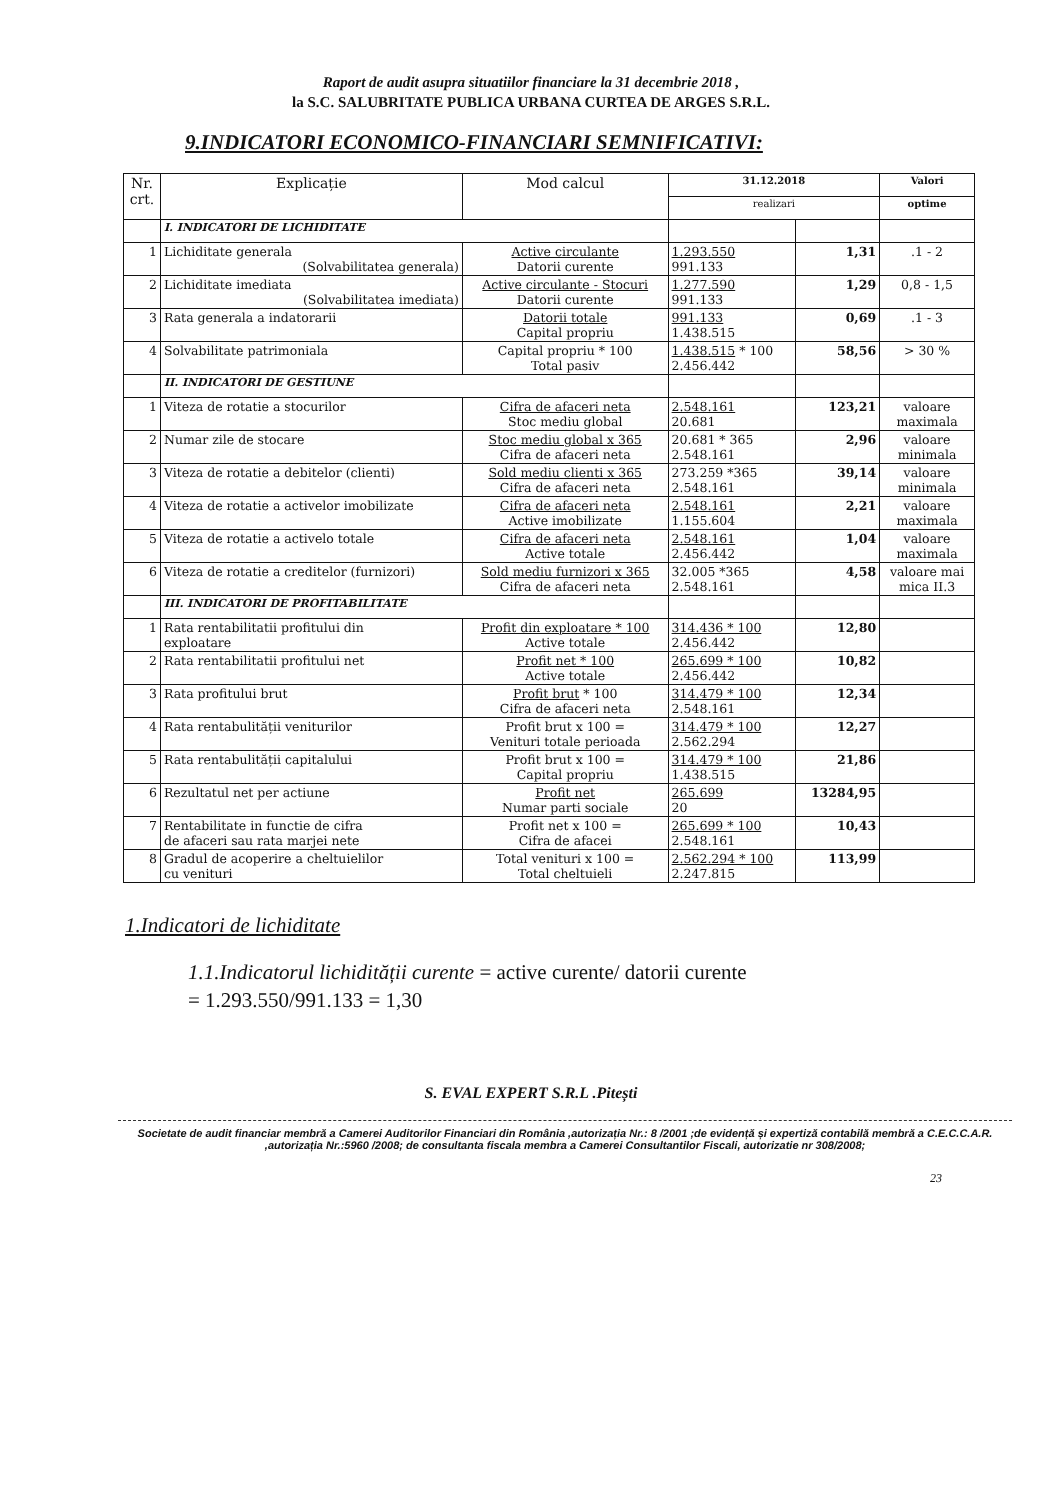Raport de audit asupra situatiilor financiare la 31 decembrie 2018 ,
la S.C. SALUBRITATE PUBLICA URBANA CURTEA DE ARGES S.R.L.
9.INDICATORI ECONOMICO-FINANCIARI SEMNIFICATIVI:
| Nr. crt. | Explicație | Mod calcul | 31.12.2018 | | Valori |
| --- | --- | --- | --- | --- | --- |
| | | | realizari | | optime |
| | I. INDICATORI DE LICHIDITATE | | | | |
| 1 | Lichiditate generala (Solvabilitatea generala) | Active circulante Datorii curente | 1.293.550 991.133 | 1,31 | .1 - 2 |
| 2 | Lichiditate imediata (Solvabilitatea imediata) | Active circulante - Stocuri Datorii curente | 1.277.590 991.133 | 1,29 | 0,8 - 1,5 |
| 3 | Rata generala a indatorarii | Datorii totale Capital propriu | 991.133 1.438.515 | 0,69 | .1 - 3 |
| 4 | Solvabilitate patrimoniala | Capital propriu * 100 Total pasiv | 1.438.515 * 100 2.456.442 | 58,56 | > 30 % |
| | II. INDICATORI DE GESTIUNE | | | | |
| 1 | Viteza de rotatie a stocurilor | Cifra de afaceri neta Stoc mediu global | 2.548.161 20.681 | 123,21 | valoare maximala |
| 2 | Numar zile de stocare | Stoc mediu global x 365 Cifra de afaceri neta | 20.681 * 365 2.548.161 | 2,96 | valoare minimala |
| 3 | Viteza de rotatie a debitelor (clienti) | Sold mediu clienti x 365 Cifra de afaceri neta | 273.259 *365 2.548.161 | 39,14 | valoare minimala |
| 4 | Viteza de rotatie a activelor imobilizate | Cifra de afaceri neta Active imobilizate | 2.548.161 1.155.604 | 2,21 | valoare maximala |
| 5 | Viteza de rotatie a activelo totale | Cifra de afaceri neta Active totale | 2.548.161 2.456.442 | 1,04 | valoare maximala |
| 6 | Viteza de rotatie a creditelor (furnizori) | Sold mediu furnizori x 365 Cifra de afaceri neta | 32.005 *365 2.548.161 | 4,58 | valoare mai mica II.3 |
| | III. INDICATORI DE PROFITABILITATE | | | | |
| 1 | Rata rentabilitatii profitului din exploatare | Profit din exploatare * 100 Active totale | 314.436 * 100 2.456.442 | 12,80 | |
| 2 | Rata rentabilitatii profitului net | Profit net * 100 Active totale | 265.699 * 100 2.456.442 | 10,82 | |
| 3 | Rata profitului brut | Profit brut * 100 Cifra de afaceri neta | 314.479 * 100 2.548.161 | 12,34 | |
| 4 | Rata rentabulității veniturilor | Profit brut x 100 = Venituri totale perioada | 314.479 * 100 2.562.294 | 12,27 | |
| 5 | Rata rentabulității capitalului | Profit brut x 100 = Capital propriu | 314.479 * 100 1.438.515 | 21,86 | |
| 6 | Rezultatul net per actiune | Profit net Numar parti sociale | 265.699 20 | 13284,95 | |
| 7 | Rentabilitate in functie de cifra de afaceri sau rata marjei nete | Profit net x 100 = Cifra de afacei | 265.699 * 100 2.548.161 | 10,43 | |
| 8 | Gradul de acoperire a cheltuielilor cu venituri | Total venituri x 100 = Total cheltuieli | 2.562.294 * 100 2.247.815 | 113,99 | |
1.Indicatori de lichiditate
1.1.Indicatorul lichidității curente = active curente/ datorii curente
= 1.293.550/991.133 = 1,30
S. EVAL EXPERT S.R.L .Pitești
Societate de audit financiar membră a Camerei Auditorilor Financiari din România ,autorizația Nr.: 8 /2001 ;de evidență și expertiză contabilă membră a C.E.C.C.A.R. ,autorizația Nr.:5960 /2008; de consultanta fiscala membra a Camerei Consultantilor Fiscali, autorizatie nr 308/2008;
23